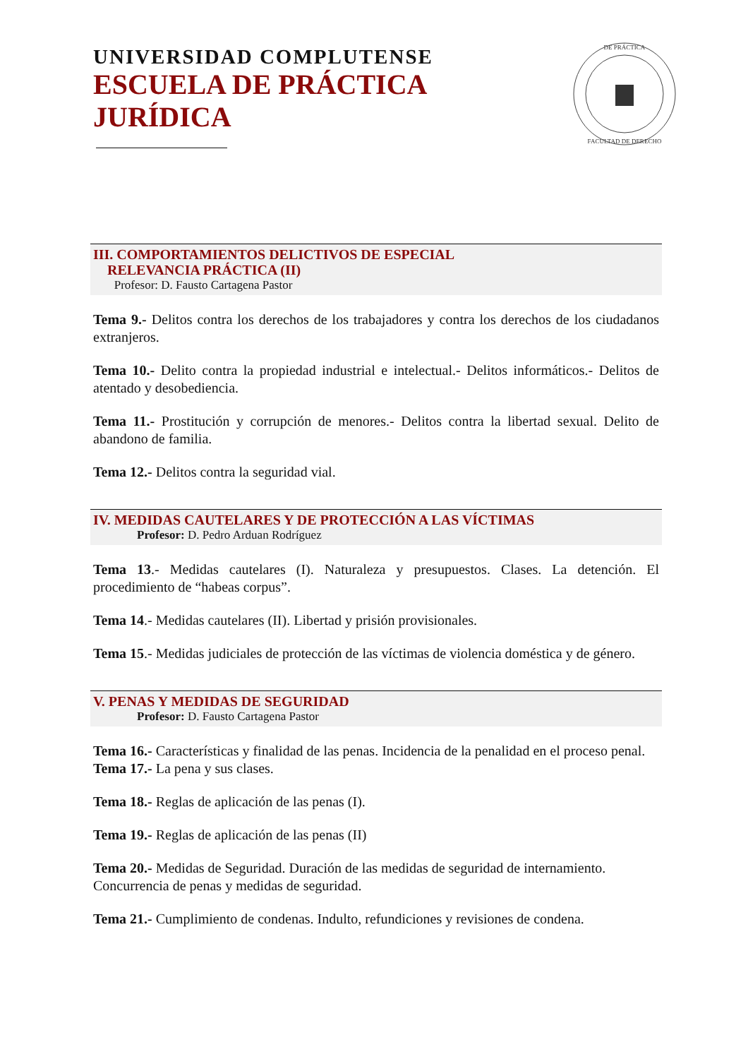UNIVERSIDAD COMPLUTENSE
ESCUELA DE PRÁCTICA
JURÍDICA
DE PRÁCTICA
FACULTAD DE DERECHO
III. COMPORTAMIENTOS DELICTIVOS DE ESPECIAL
RELEVANCIA PRÁCTICA (II)
Profesor: D. Fausto Cartagena Pastor
Tema 9.- Delitos contra los derechos de los trabajadores y contra los derechos de los ciudadanos extranjeros.
Tema 10.- Delito contra la propiedad industrial e intelectual.- Delitos informáticos.- Delitos de atentado y desobediencia.
Tema 11.- Prostitución y corrupción de menores.- Delitos contra la libertad sexual. Delito de abandono de familia.
Tema 12.- Delitos contra la seguridad vial.
IV. MEDIDAS CAUTELARES Y DE PROTECCIÓN A LAS VÍCTIMAS
Profesor: D. Pedro Arduan Rodríguez
Tema 13.- Medidas cautelares (I). Naturaleza y presupuestos. Clases. La detención. El procedimiento de “habeas corpus”.
Tema 14.- Medidas cautelares (II). Libertad y prisión provisionales.
Tema 15.- Medidas judiciales de protección de las víctimas de violencia doméstica y de género.
V. PENAS Y MEDIDAS DE SEGURIDAD
Profesor: D. Fausto Cartagena Pastor
Tema 16.- Características y finalidad de las penas. Incidencia de la penalidad en el proceso penal.
Tema 17.- La pena y sus clases.
Tema 18.- Reglas de aplicación de las penas (I).
Tema 19.- Reglas de aplicación de las penas (II)
Tema 20.- Medidas de Seguridad. Duración de las medidas de seguridad de internamiento. Concurrencia de penas y medidas de seguridad.
Tema 21.- Cumplimiento de condenas. Indulto, refundiciones y revisiones de condena.